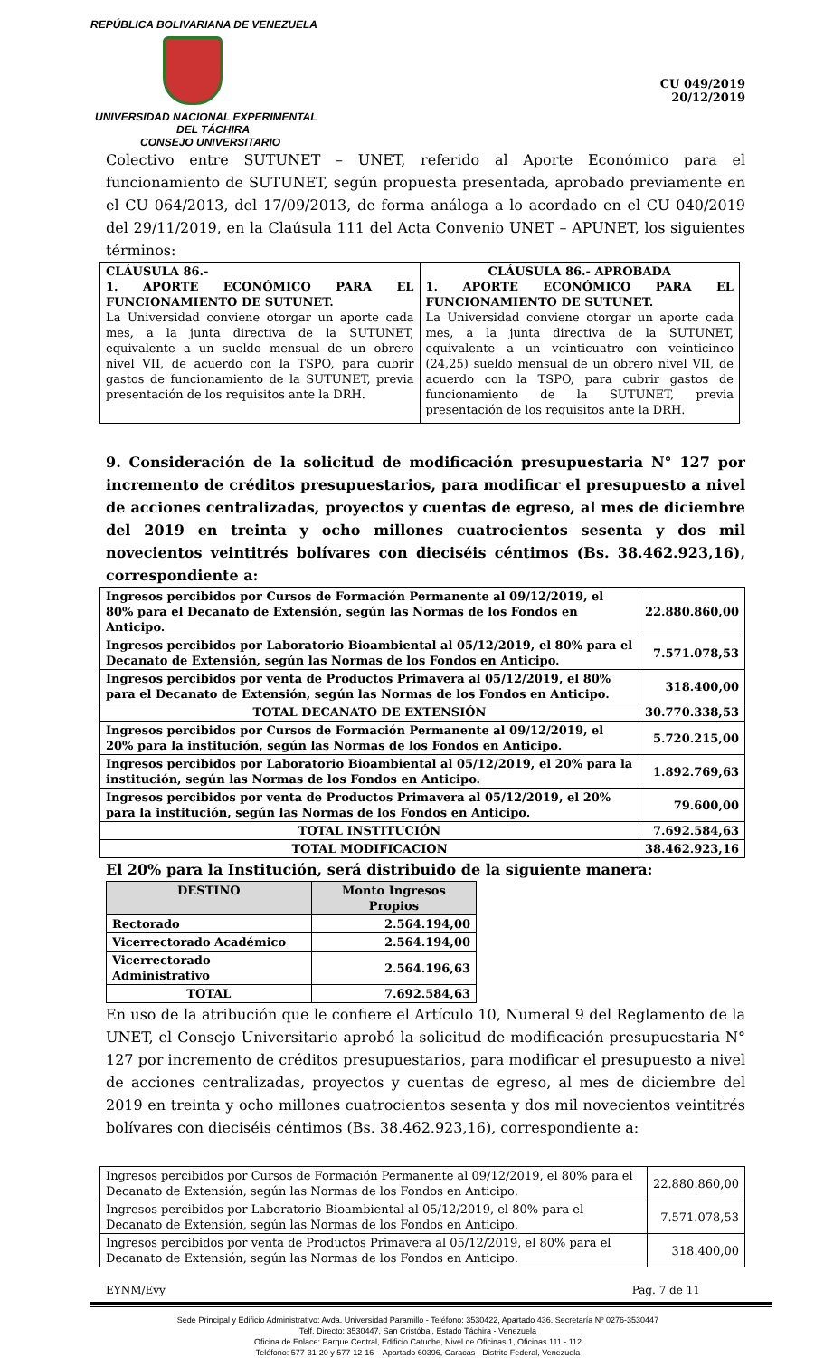REPÚBLICA BOLIVARIANA DE VENEZUELA
UNIVERSIDAD NACIONAL EXPERIMENTAL
DEL TÁCHIRA
CONSEJO UNIVERSITARIO
CU 049/2019
20/12/2019
Colectivo entre SUTUNET – UNET, referido al Aporte Económico para el funcionamiento de SUTUNET, según propuesta presentada, aprobado previamente en el CU 064/2013, del 17/09/2013, de forma análoga a lo acordado en el CU 040/2019 del 29/11/2019, en la Claúsula 111 del Acta Convenio UNET – APUNET, los siguientes términos:
| CLÁUSULA 86.- 1. APORTE ECONÓMICO PARA EL FUNCIONAMIENTO DE SUTUNET. La Universidad conviene otorgar un aporte cada mes, a la junta directiva de la SUTUNET, equivalente a un sueldo mensual de un obrero nivel VII, de acuerdo con la TSPO, para cubrir gastos de funcionamiento de la SUTUNET, previa presentación de los requisitos ante la DRH. | CLÁUSULA 86.- APROBADA 1. APORTE ECONÓMICO PARA EL FUNCIONAMIENTO DE SUTUNET. La Universidad conviene otorgar un aporte cada mes, a la junta directiva de la SUTUNET, equivalente a un veinticuatro con veinticinco (24,25) sueldo mensual de un obrero nivel VII, de acuerdo con la TSPO, para cubrir gastos de funcionamiento de la SUTUNET, previa presentación de los requisitos ante la DRH. |
9. Consideración de la solicitud de modificación presupuestaria N° 127 por incremento de créditos presupuestarios, para modificar el presupuesto a nivel de acciones centralizadas, proyectos y cuentas de egreso, al mes de diciembre del 2019 en treinta y ocho millones cuatrocientos sesenta y dos mil novecientos veintitrés bolívares con dieciséis céntimos (Bs. 38.462.923,16), correspondiente a:
| Ingresos percibidos por Cursos de Formación Permanente al 09/12/2019, el 80% para el Decanato de Extensión, según las Normas de los Fondos en Anticipo. | 22.880.860,00 |
| Ingresos percibidos por Laboratorio Bioambiental al 05/12/2019, el 80% para el Decanato de Extensión, según las Normas de los Fondos en Anticipo. | 7.571.078,53 |
| Ingresos percibidos por venta de Productos Primavera al 05/12/2019, el 80% para el Decanato de Extensión, según las Normas de los Fondos en Anticipo. | 318.400,00 |
| TOTAL DECANATO DE EXTENSIÓN | 30.770.338,53 |
| Ingresos percibidos por Cursos de Formación Permanente al 09/12/2019, el 20% para la institución, según las Normas de los Fondos en Anticipo. | 5.720.215,00 |
| Ingresos percibidos por Laboratorio Bioambiental al 05/12/2019, el 20% para la institución, según las Normas de los Fondos en Anticipo. | 1.892.769,63 |
| Ingresos percibidos por venta de Productos Primavera al 05/12/2019, el 20% para la institución, según las Normas de los Fondos en Anticipo. | 79.600,00 |
| TOTAL INSTITUCIÓN | 7.692.584,63 |
| TOTAL MODIFICACION | 38.462.923,16 |
El 20% para la Institución, será distribuido de la siguiente manera:
| DESTINO | Monto Ingresos Propios |
| --- | --- |
| Rectorado | 2.564.194,00 |
| Vicerrectorado Académico | 2.564.194,00 |
| Vicerrectorado Administrativo | 2.564.196,63 |
| TOTAL | 7.692.584,63 |
En uso de la atribución que le confiere el Artículo 10, Numeral 9 del Reglamento de la UNET, el Consejo Universitario aprobó la solicitud de modificación presupuestaria N° 127 por incremento de créditos presupuestarios, para modificar el presupuesto a nivel de acciones centralizadas, proyectos y cuentas de egreso, al mes de diciembre del 2019 en treinta y ocho millones cuatrocientos sesenta y dos mil novecientos veintitrés bolívares con dieciséis céntimos (Bs. 38.462.923,16), correspondiente a:
| Ingresos percibidos por Cursos de Formación Permanente al 09/12/2019, el 80% para el Decanato de Extensión, según las Normas de los Fondos en Anticipo. | 22.880.860,00 |
| Ingresos percibidos por Laboratorio Bioambiental al 05/12/2019, el 80% para el Decanato de Extensión, según las Normas de los Fondos en Anticipo. | 7.571.078,53 |
| Ingresos percibidos por venta de Productos Primavera al 05/12/2019, el 80% para el Decanato de Extensión, según las Normas de los Fondos en Anticipo. | 318.400,00 |
EYNM/Evy Pag. 7 de 11
Sede Principal y Edificio Administrativo: Avda. Universidad Paramillo - Teléfono: 3530422, Apartado 436. Secretaría Nº 0276-3530447
Telf. Directo: 3530447, San Cristóbal, Estado Táchira - Venezuela
Oficina de Enlace: Parque Central, Edificio Catuche, Nivel de Oficinas 1, Oficinas 111 - 112
Teléfono: 577-31-20 y 577-12-16 – Apartado 60396, Caracas - Distrito Federal, Venezuela